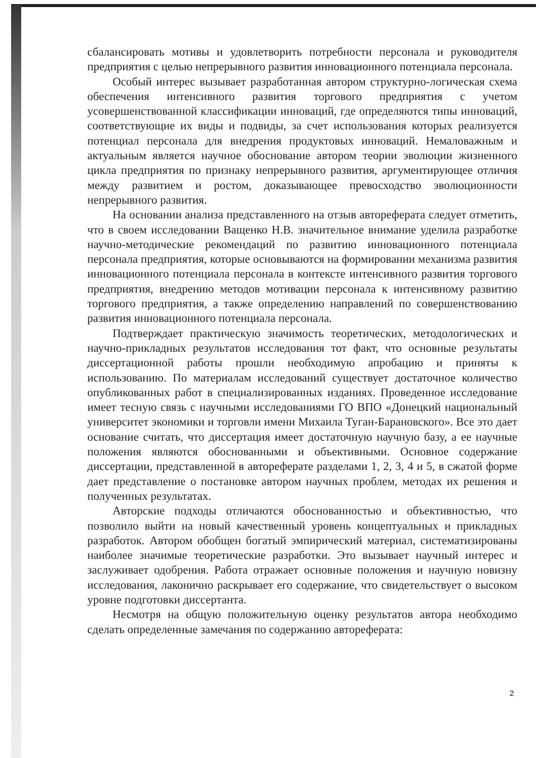сбалансировать мотивы и удовлетворить потребности персонала и руководителя предприятия с целью непрерывного развития инновационного потенциала персонала.
Особый интерес вызывает разработанная автором структурно-логическая схема обеспечения интенсивного развития торгового предприятия с учетом усовершенствованной классификации инноваций, где определяются типы инноваций, соответствующие их виды и подвиды, за счет использования которых реализуется потенциал персонала для внедрения продуктовых инноваций. Немаловажным и актуальным является научное обоснование автором теории эволюции жизненного цикла предприятия по признаку непрерывного развития, аргументирующее отличия между развитием и ростом, доказывающее превосходство эволюционности непрерывного развития.
На основании анализа представленного на отзыв автореферата следует отметить, что в своем исследовании Ващенко Н.В. значительное внимание уделила разработке научно-методические рекомендаций по развитию инновационного потенциала персонала предприятия, которые основываются на формировании механизма развития инновационного потенциала персонала в контексте интенсивного развития торгового предприятия, внедрению методов мотивации персонала к интенсивному развитию торгового предприятия, а также определению направлений по совершенствованию развития инновационного потенциала персонала.
Подтверждает практическую значимость теоретических, методологических и научно-прикладных результатов исследования тот факт, что основные результаты диссертационной работы прошли необходимую апробацию и приняты к использованию. По материалам исследований существует достаточное количество опубликованных работ в специализированных изданиях. Проведенное исследование имеет тесную связь с научными исследованиями ГО ВПО «Донецкий национальный университет экономики и торговли имени Михаила Туган-Барановского». Все это дает основание считать, что диссертация имеет достаточную научную базу, а ее научные положения являются обоснованными и объективными. Основное содержание диссертации, представленной в автореферате разделами 1, 2, 3, 4 и 5, в сжатой форме дает представление о постановке автором научных проблем, методах их решения и полученных результатах.
Авторские подходы отличаются обоснованностью и объективностью, что позволило выйти на новый качественный уровень концептуальных и прикладных разработок. Автором обобщен богатый эмпирический материал, систематизированы наиболее значимые теоретические разработки. Это вызывает научный интерес и заслуживает одобрения. Работа отражает основные положения и научную новизну исследования, лаконично раскрывает его содержание, что свидетельствует о высоком уровне подготовки диссертанта.
Несмотря на общую положительную оценку результатов автора необходимо сделать определенные замечания по содержанию автореферата:
2